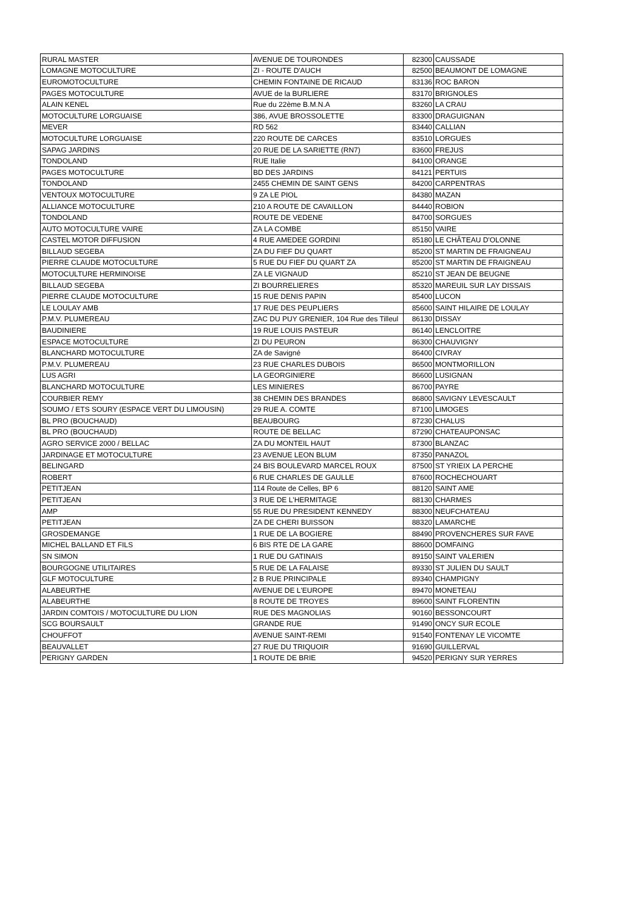| RURAL MASTER | AVENUE DE TOURONDES | 82300 | CAUSSADE |
| LOMAGNE MOTOCULTURE | ZI - ROUTE D'AUCH | 82500 | BEAUMONT DE LOMAGNE |
| EUROMOTOCULTURE | CHEMIN FONTAINE DE RICAUD | 83136 | ROC BARON |
| PAGES MOTOCULTURE | AVUE de la BURLIERE | 83170 | BRIGNOLES |
| ALAIN KENEL | Rue du 22ème B.M.N.A | 83260 | LA CRAU |
| MOTOCULTURE LORGUAISE | 386, AVUE BROSSOLETTE | 83300 | DRAGUIGNAN |
| MEVER | RD 562 | 83440 | CALLIAN |
| MOTOCULTURE LORGUAISE | 220 ROUTE DE CARCES | 83510 | LORGUES |
| SAPAG JARDINS | 20 RUE DE LA SARIETTE (RN7) | 83600 | FREJUS |
| TONDOLAND | RUE Italie | 84100 | ORANGE |
| PAGES MOTOCULTURE | BD DES JARDINS | 84121 | PERTUIS |
| TONDOLAND | 2455 CHEMIN DE SAINT GENS | 84200 | CARPENTRAS |
| VENTOUX MOTOCULTURE | 9 ZA LE PIOL | 84380 | MAZAN |
| ALLIANCE MOTOCULTURE | 210 A ROUTE DE CAVAILLON | 84440 | ROBION |
| TONDOLAND | ROUTE DE VEDENE | 84700 | SORGUES |
| AUTO MOTOCULTURE VAIRE | ZA LA COMBE | 85150 | VAIRE |
| CASTEL MOTOR DIFFUSION | 4 RUE AMEDEE GORDINI | 85180 | LE CHÂTEAU D'OLONNE |
| BILLAUD SEGEBA | ZA DU FIEF DU QUART | 85200 | ST MARTIN DE FRAIGNEAU |
| PIERRE CLAUDE MOTOCULTURE | 5 RUE DU FIEF DU QUART ZA | 85200 | ST MARTIN DE FRAIGNEAU |
| MOTOCULTURE HERMINOISE | ZA LE VIGNAUD | 85210 | ST JEAN DE BEUGNE |
| BILLAUD SEGEBA | ZI BOURRELIERES | 85320 | MAREUIL SUR LAY DISSAIS |
| PIERRE CLAUDE MOTOCULTURE | 15 RUE DENIS PAPIN | 85400 | LUCON |
| LE LOULAY AMB | 17 RUE DES PEUPLIERS | 85600 | SAINT HILAIRE DE LOULAY |
| P.M.V. PLUMEREAU | ZAC DU PUY GRENIER, 104 Rue des Tilleul | 86130 | DISSAY |
| BAUDINIERE | 19 RUE LOUIS PASTEUR | 86140 | LENCLOITRE |
| ESPACE MOTOCULTURE | ZI DU PEURON | 86300 | CHAUVIGNY |
| BLANCHARD MOTOCULTURE | ZA de Savigné | 86400 | CIVRAY |
| P.M.V. PLUMEREAU | 23 RUE CHARLES DUBOIS | 86500 | MONTMORILLON |
| LUS AGRI | LA GEORGINIERE | 86600 | LUSIGNAN |
| BLANCHARD MOTOCULTURE | LES MINIERES | 86700 | PAYRE |
| COURBIER REMY | 38 CHEMIN DES BRANDES | 86800 | SAVIGNY LEVESCAULT |
| SOUMO / ETS SOURY (ESPACE VERT DU LIMOUSIN) | 29 RUE A. COMTE | 87100 | LIMOGES |
| BL PRO (BOUCHAUD) | BEAUBOURG | 87230 | CHALUS |
| BL PRO (BOUCHAUD) | ROUTE DE BELLAC | 87290 | CHATEAUPONSAC |
| AGRO SERVICE 2000 / BELLAC | ZA DU MONTEIL HAUT | 87300 | BLANZAC |
| JARDINAGE ET MOTOCULTURE | 23 AVENUE LEON BLUM | 87350 | PANAZOL |
| BELINGARD | 24 BIS BOULEVARD MARCEL ROUX | 87500 | ST YRIEIX LA PERCHE |
| ROBERT | 6 RUE CHARLES DE GAULLE | 87600 | ROCHECHOUART |
| PETITJEAN | 114 Route de Celles, BP 6 | 88120 | SAINT AME |
| PETITJEAN | 3 RUE DE L'HERMITAGE | 88130 | CHARMES |
| AMP | 55 RUE DU PRESIDENT KENNEDY | 88300 | NEUFCHATEAU |
| PETITJEAN | ZA DE CHERI BUISSON | 88320 | LAMARCHE |
| GROSDEMANGE | 1 RUE DE LA BOGIERE | 88490 | PROVENCHERES SUR FAVE |
| MICHEL BALLAND ET FILS | 6 BIS RTE DE LA GARE | 88600 | DOMFAING |
| SN SIMON | 1 RUE DU GATINAIS | 89150 | SAINT VALERIEN |
| BOURGOGNE UTILITAIRES | 5 RUE DE LA FALAISE | 89330 | ST JULIEN DU SAULT |
| GLF MOTOCULTURE | 2 B RUE PRINCIPALE | 89340 | CHAMPIGNY |
| ALABEURTHE | AVENUE DE L'EUROPE | 89470 | MONETEAU |
| ALABEURTHE | 8 ROUTE DE TROYES | 89600 | SAINT FLORENTIN |
| JARDIN COMTOIS / MOTOCULTURE DU LION | RUE DES MAGNOLIAS | 90160 | BESSONCOURT |
| SCG BOURSAULT | GRANDE RUE | 91490 | ONCY SUR ECOLE |
| CHOUFFOT | AVENUE SAINT-REMI | 91540 | FONTENAY LE VICOMTE |
| BEAUVALLET | 27 RUE DU TRIQUOIR | 91690 | GUILLERVAL |
| PERIGNY GARDEN | 1 ROUTE DE BRIE | 94520 | PERIGNY SUR YERRES |